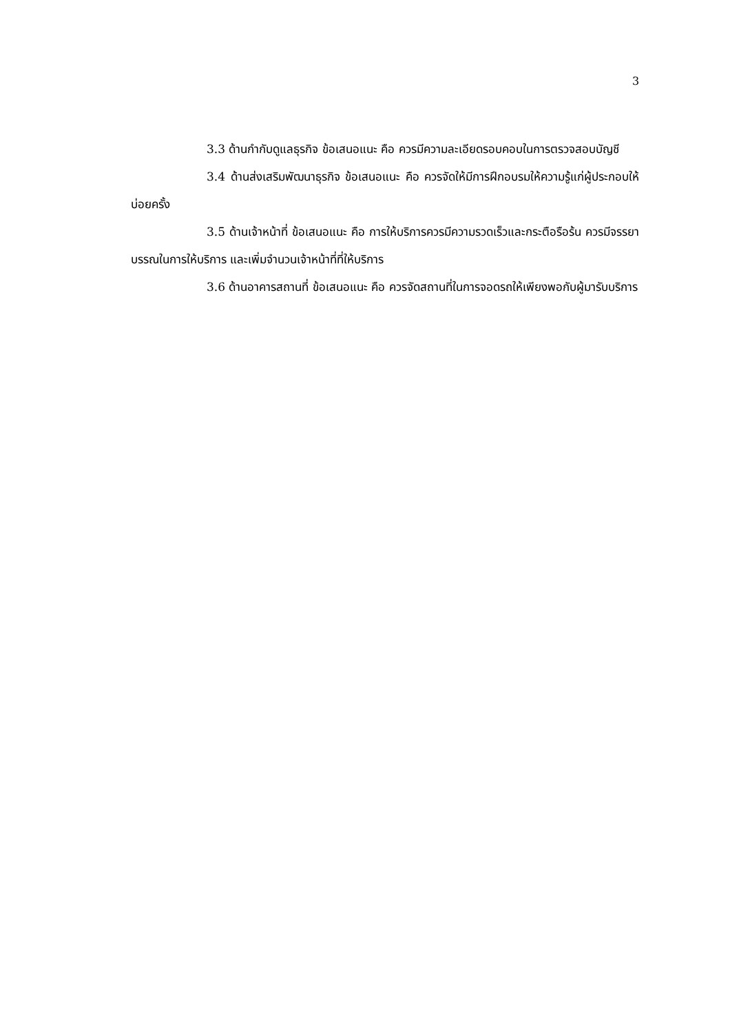3
3.3 ด้านกำกับดูแลธุรกิจ ข้อเสนอแนะ คือ ควรมีความละเอียดรอบคอบในการตรวจสอบบัญชี
3.4 ด้านส่งเสริมพัฒนาธุรกิจ ข้อเสนอแนะ คือ ควรจัดให้มีการฝึกอบรมให้ความรู้แก่ผู้ประกอบให้บ่อยครั้ง
3.5 ด้านเจ้าหน้าที่ ข้อเสนอแนะ คือ การให้บริการควรมีความรวดเร็วและกระตือรือร้น ควรมีจรรยาบรรณในการให้บริการ และเพิ่มจำนวนเจ้าหน้าที่ที่ให้บริการ
3.6 ด้านอาคารสถานที่ ข้อเสนอแนะ คือ ควรจัดสถานที่ในการจอดรถให้เพียงพอกับผู้มารับบริการ